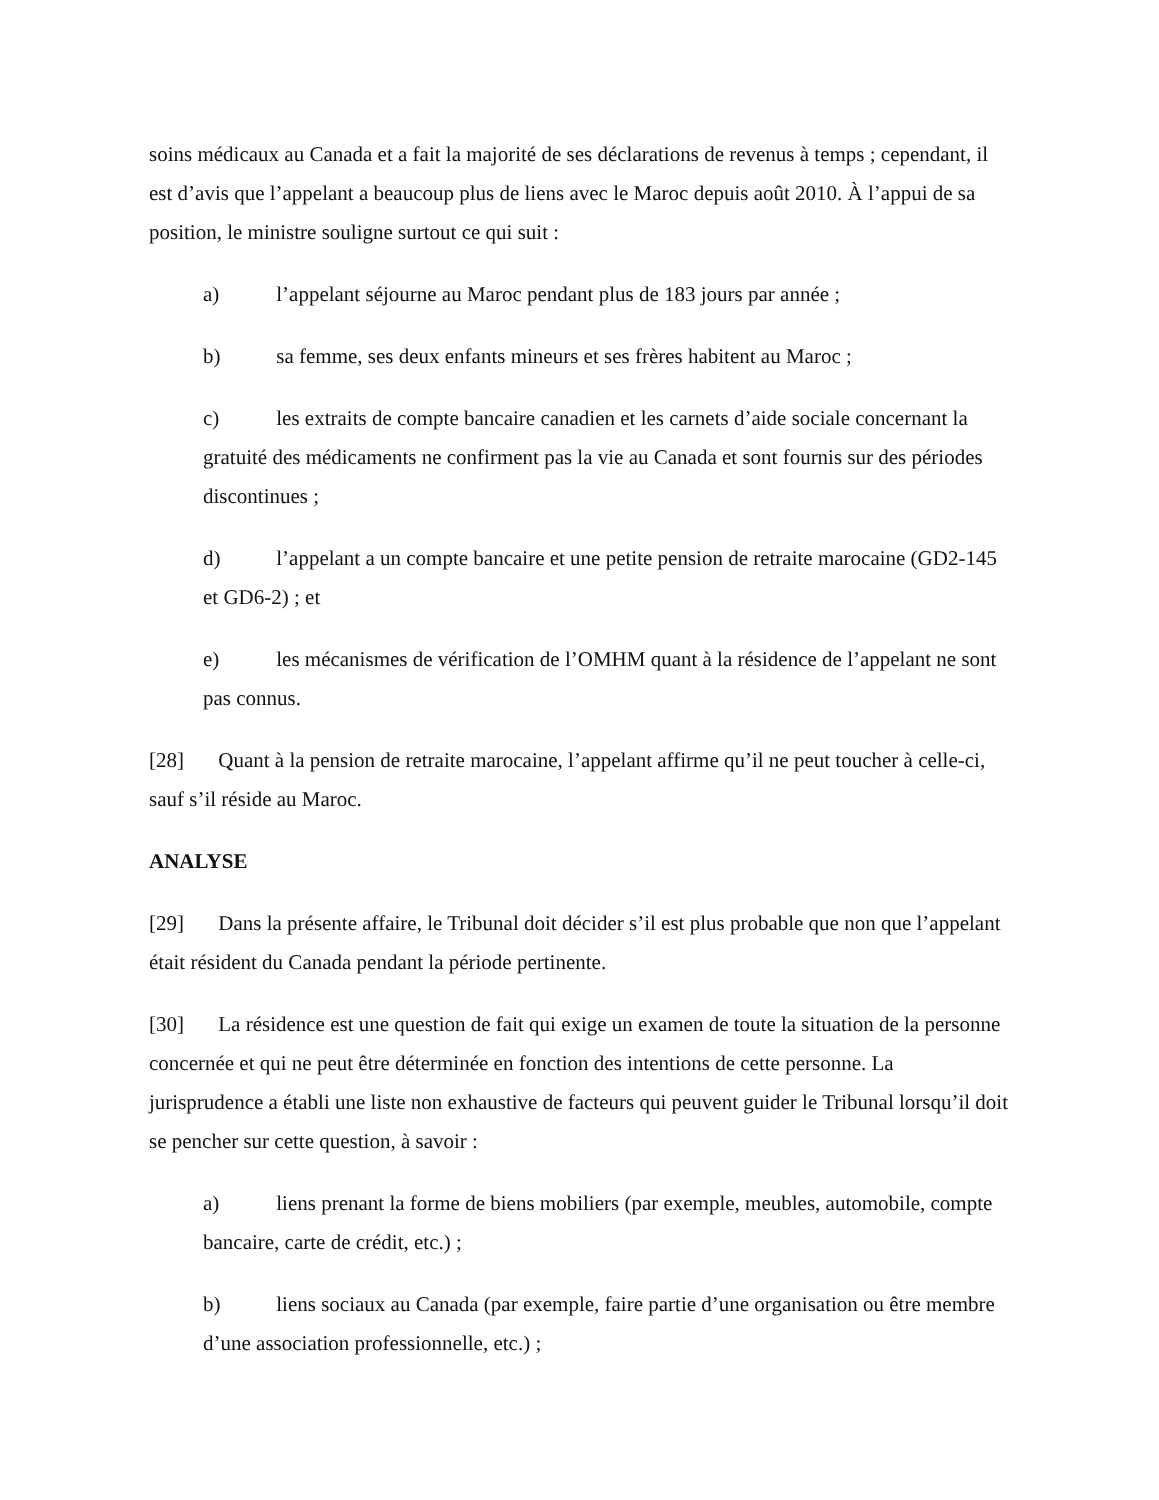soins médicaux au Canada et a fait la majorité de ses déclarations de revenus à temps ; cependant, il est d’avis que l’appelant a beaucoup plus de liens avec le Maroc depuis août 2010. À l’appui de sa position, le ministre souligne surtout ce qui suit :
a) l’appelant séjourne au Maroc pendant plus de 183 jours par année ;
b) sa femme, ses deux enfants mineurs et ses frères habitent au Maroc ;
c) les extraits de compte bancaire canadien et les carnets d’aide sociale concernant la gratuité des médicaments ne confirment pas la vie au Canada et sont fournis sur des périodes discontinues ;
d) l’appelant a un compte bancaire et une petite pension de retraite marocaine (GD2-145 et GD6-2) ; et
e) les mécanismes de vérification de l’OMHM quant à la résidence de l’appelant ne sont pas connus.
[28] Quant à la pension de retraite marocaine, l’appelant affirme qu’il ne peut toucher à celle-ci, sauf s’il réside au Maroc.
ANALYSE
[29] Dans la présente affaire, le Tribunal doit décider s’il est plus probable que non que l’appelant était résident du Canada pendant la période pertinente.
[30] La résidence est une question de fait qui exige un examen de toute la situation de la personne concernée et qui ne peut être déterminée en fonction des intentions de cette personne. La jurisprudence a établi une liste non exhaustive de facteurs qui peuvent guider le Tribunal lorsqu’il doit se pencher sur cette question, à savoir :
a) liens prenant la forme de biens mobiliers (par exemple, meubles, automobile, compte bancaire, carte de crédit, etc.) ;
b) liens sociaux au Canada (par exemple, faire partie d’une organisation ou être membre d’une association professionnelle, etc.) ;